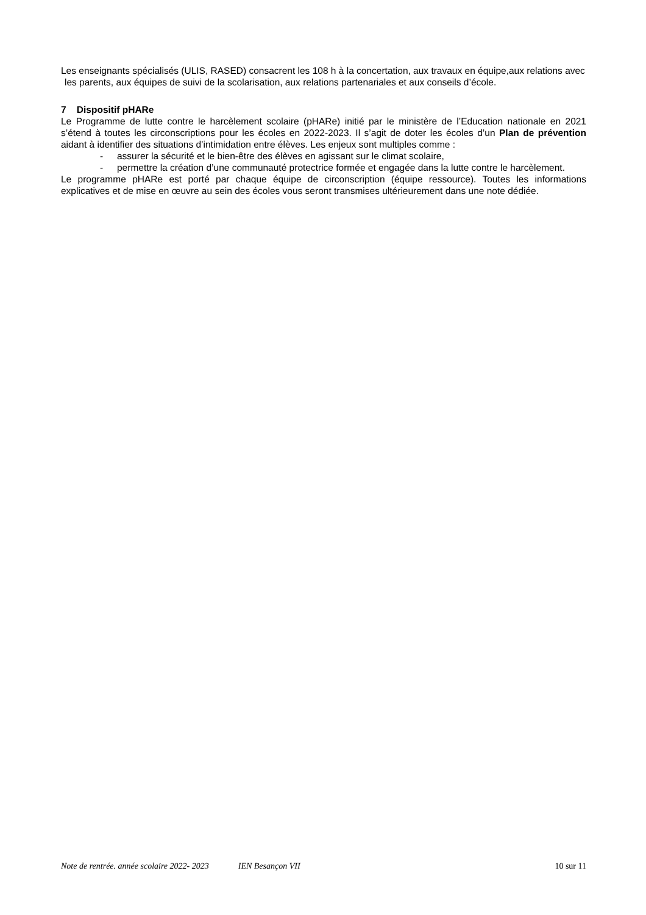Les enseignants spécialisés (ULIS, RASED) consacrent les 108 h à la concertation, aux travaux en équipe,aux relations avec les parents, aux équipes de suivi de la scolarisation, aux relations partenariales et aux conseils d’école.
7 Dispositif pHARe
Le Programme de lutte contre le harcèlement scolaire (pHARe) initié par le ministère de l’Education nationale en 2021 s’étend à toutes les circonscriptions pour les écoles en 2022-2023. Il s’agit de doter les écoles d’un Plan de prévention aidant à identifier des situations d’intimidation entre élèves. Les enjeux sont multiples comme :
- assurer la sécurité et le bien-être des élèves en agissant sur le climat scolaire,
- permettre la création d’une communauté protectrice formée et engagée dans la lutte contre le harcèlement.
Le programme pHARe est porté par chaque équipe de circonscription (équipe ressource). Toutes les informations explicatives et de mise en œuvre au sein des écoles vous seront transmises ultérieurement dans une note dédiée.
Note de rentrée. année scolaire 2022- 2023 IEN Besançon VII 10 sur 11